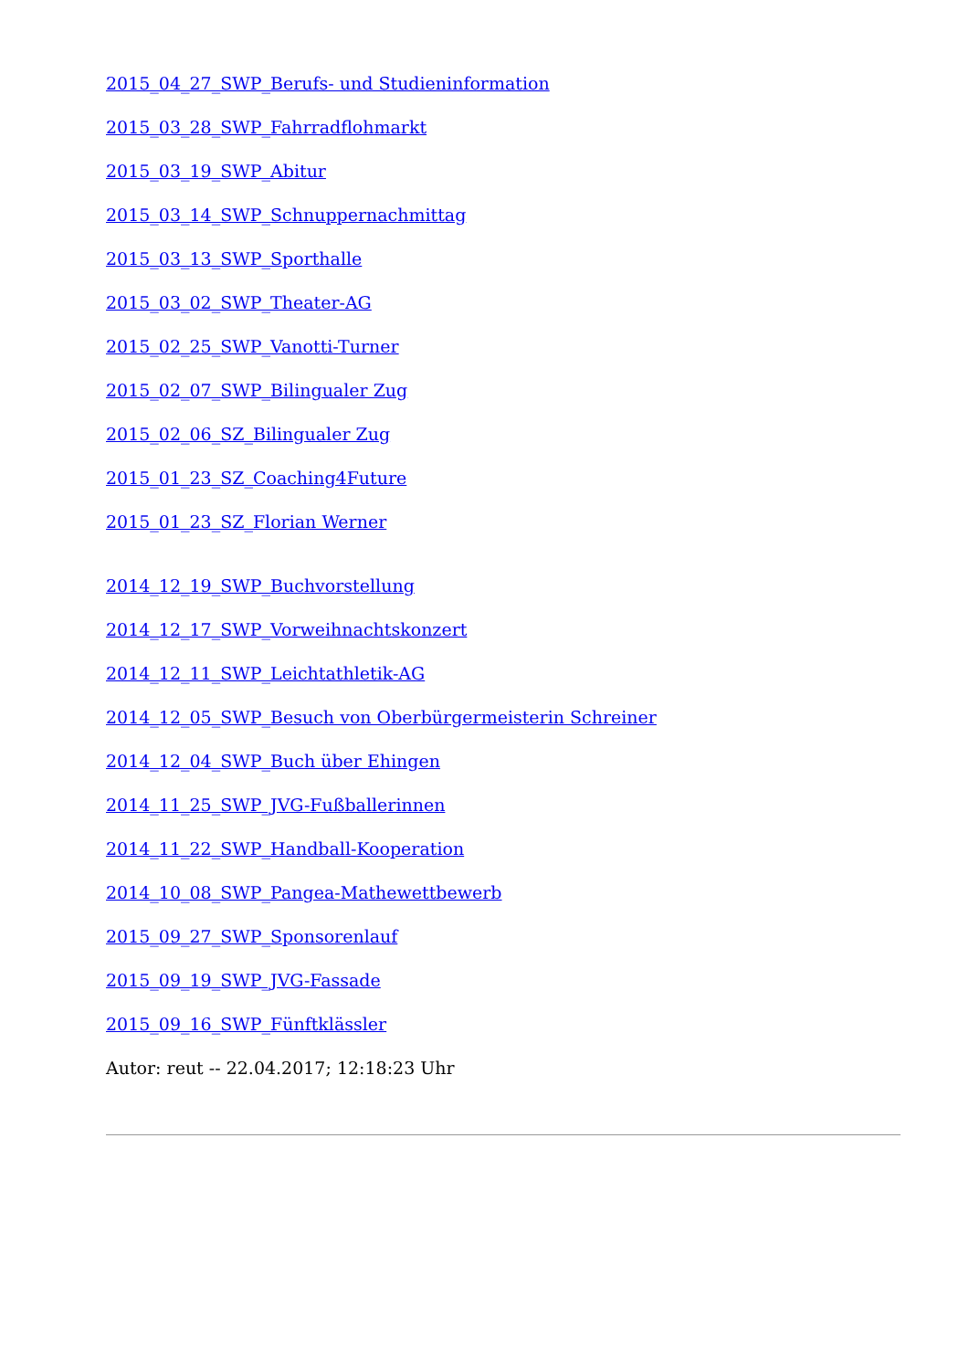2015_04_27_SWP_Berufs- und Studieninformation
2015_03_28_SWP_Fahrradflohmarkt
2015_03_19_SWP_Abitur
2015_03_14_SWP_Schnuppernachmittag
2015_03_13_SWP_Sporthalle
2015_03_02_SWP_Theater-AG
2015_02_25_SWP_Vanotti-Turner
2015_02_07_SWP_Bilingualer Zug
2015_02_06_SZ_Bilingualer Zug
2015_01_23_SZ_Coaching4Future
2015_01_23_SZ_Florian Werner
2014_12_19_SWP_Buchvorstellung
2014_12_17_SWP_Vorweihnachtskonzert
2014_12_11_SWP_Leichtathletik-AG
2014_12_05_SWP_Besuch von Oberbürgermeisterin Schreiner
2014_12_04_SWP_Buch über Ehingen
2014_11_25_SWP_JVG-Fußballerinnen
2014_11_22_SWP_Handball-Kooperation
2014_10_08_SWP_Pangea-Mathewettbewerb
2015_09_27_SWP_Sponsorenlauf
2015_09_19_SWP_JVG-Fassade
2015_09_16_SWP_Fünftklässler
Autor: reut -- 22.04.2017; 12:18:23 Uhr